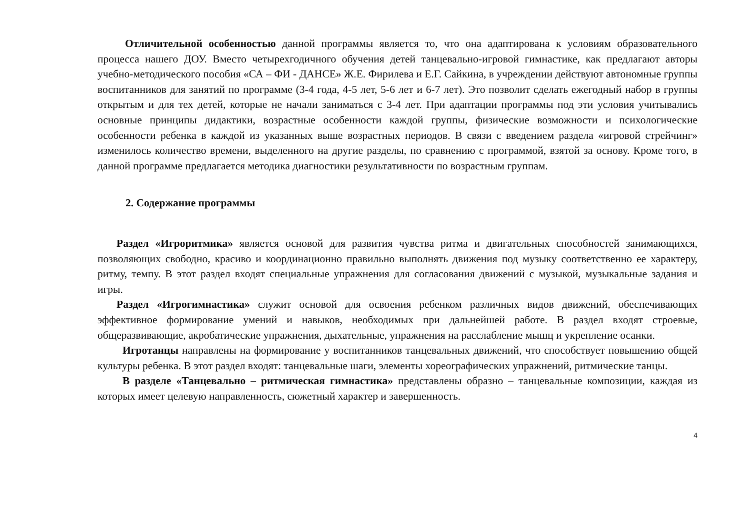Отличительной особенностью данной программы является то, что она адаптирована к условиям образовательного процесса нашего ДОУ. Вместо четырехгодичного обучения детей танцевально-игровой гимнастике, как предлагают авторы учебно-методического пособия «СА – ФИ - ДАНСЕ» Ж.Е. Фирилева и Е.Г. Сайкина, в учреждении действуют автономные группы воспитанников для занятий по программе (3-4 года, 4-5 лет, 5-6 лет и 6-7 лет). Это позволит сделать ежегодный набор в группы открытым и для тех детей, которые не начали заниматься с 3-4 лет. При адаптации программы под эти условия учитывались основные принципы дидактики, возрастные особенности каждой группы, физические возможности и психологические особенности ребенка в каждой из указанных выше возрастных периодов. В связи с введением раздела «игровой стрейчинг» изменилось количество времени, выделенного на другие разделы, по сравнению с программой, взятой за основу. Кроме того, в данной программе предлагается методика диагностики результативности по возрастным группам.
2. Содержание программы
Раздел «Игроритмика» является основой для развития чувства ритма и двигательных способностей занимающихся, позволяющих свободно, красиво и координационно правильно выполнять движения под музыку соответственно ее характеру, ритму, темпу. В этот раздел входят специальные упражнения для согласования движений с музыкой, музыкальные задания и игры.
Раздел «Игрогимнастика» служит основой для освоения ребенком различных видов движений, обеспечивающих эффективное формирование умений и навыков, необходимых при дальнейшей работе. В раздел входят строевые, общеразвивающие, акробатические упражнения, дыхательные, упражнения на расслабление мышц и укрепление осанки.
Игротанцы направлены на формирование у воспитанников танцевальных движений, что способствует повышению общей культуры ребенка. В этот раздел входят: танцевальные шаги, элементы хореографических упражнений, ритмические танцы.
В разделе «Танцевально – ритмическая гимнастика» представлены образно – танцевальные композиции, каждая из которых имеет целевую направленность, сюжетный характер и завершенность.
4